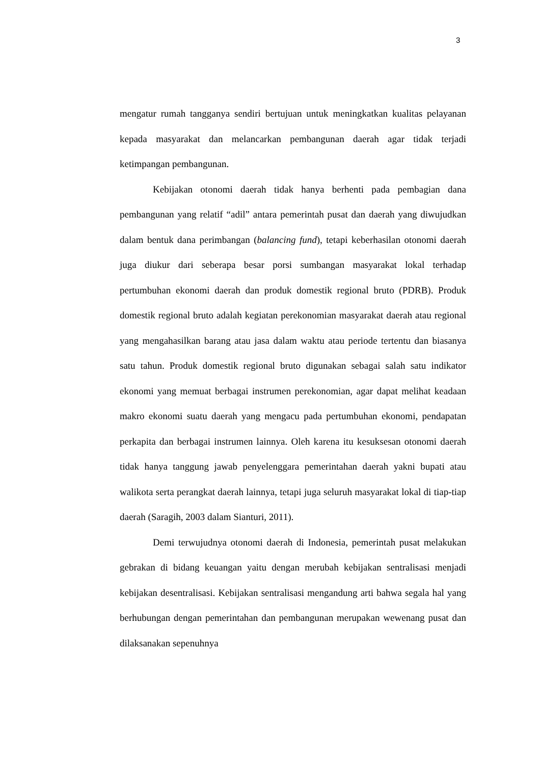3
mengatur rumah tangganya sendiri bertujuan untuk meningkatkan kualitas pelayanan kepada masyarakat dan melancarkan pembangunan daerah agar tidak terjadi ketimpangan pembangunan.
Kebijakan otonomi daerah tidak hanya berhenti pada pembagian dana pembangunan yang relatif “adil” antara pemerintah pusat dan daerah yang diwujudkan dalam bentuk dana perimbangan (balancing fund), tetapi keberhasilan otonomi daerah juga diukur dari seberapa besar porsi sumbangan masyarakat lokal terhadap pertumbuhan ekonomi daerah dan produk domestik regional bruto (PDRB). Produk domestik regional bruto adalah kegiatan perekonomian masyarakat daerah atau regional yang mengahasilkan barang atau jasa dalam waktu atau periode tertentu dan biasanya satu tahun. Produk domestik regional bruto digunakan sebagai salah satu indikator ekonomi yang memuat berbagai instrumen perekonomian, agar dapat melihat keadaan makro ekonomi suatu daerah yang mengacu pada pertumbuhan ekonomi, pendapatan perkapita dan berbagai instrumen lainnya. Oleh karena itu kesuksesan otonomi daerah tidak hanya tanggung jawab penyelenggara pemerintahan daerah yakni bupati atau walikota serta perangkat daerah lainnya, tetapi juga seluruh masyarakat lokal di tiap-tiap daerah (Saragih, 2003 dalam Sianturi, 2011).
Demi terwujudnya otonomi daerah di Indonesia, pemerintah pusat melakukan gebrakan di bidang keuangan yaitu dengan merubah kebijakan sentralisasi menjadi kebijakan desentralisasi. Kebijakan sentralisasi mengandung arti bahwa segala hal yang berhubungan dengan pemerintahan dan pembangunan merupakan wewenang pusat dan dilaksanakan sepenuhnya